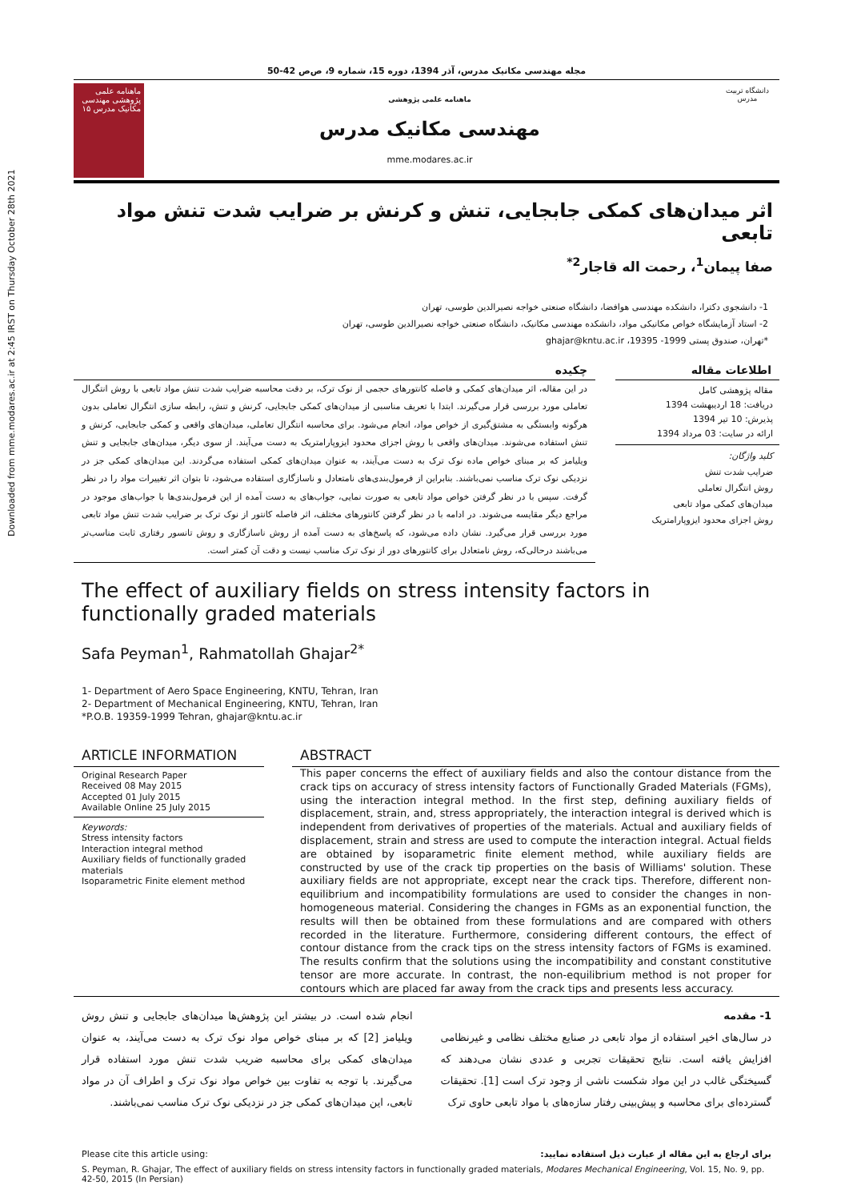Downloaded from mme.modares.ac.ir at 2:45 IRST on Thursday October 28th 2021
مجله مهندسی مکانیک مدرس، آذر 1394، دوره 15، شماره 9، ص‌ص 42-50
دانشگاه تربیت مدرس
ماهنامه علمی پژوهشی
مهندسی مکانیک مدرس
mme.modares.ac.ir
ماهنامه علمی پژوهشی مهندسی مکانیک مدرس ۱۵
اثر میدان‌های کمکی جابجایی، تنش و کرنش بر ضرایب شدت تنش مواد تابعی
صفا پیمان<sup>1</sup>، رحمت اله قاجار<sup>2*</sup>
1- دانشجوی دکترا، دانشکده مهندسی هوافضا، دانشگاه صنعتی خواجه نصیرالدین طوسی، تهران
2- استاد آزمایشگاه خواص مکانیکی مواد، دانشکده مهندسی مکانیک، دانشگاه صنعتی خواجه نصیرالدین طوسی، تهران
*تهران، صندوق پستی 1999- 19395، ghajar@kntu.ac.ir
اطلاعات مقاله
مقاله پژوهشی کامل
دریافت: 18 اردیبهشت 1394
پذیرش: 10 تیر 1394
ارائه در سایت: 03 مرداد 1394
کلید واژگان:
ضرایب شدت تنش
روش انتگرال تعاملی
میدان‌های کمکی مواد تابعی
روش اجزای محدود ایزوپارامتریک
چکیده
در این مقاله، اثر میدان‌های کمکی و فاصله کانتورهای حجمی از نوک ترک، بر دقت محاسبه ضرایب شدت تنش مواد تابعی با روش انتگرال تعاملی مورد بررسی قرار می‌گیرند. ابتدا با تعریف مناسبی از میدان‌های کمکی جابجایی، کرنش و تنش، رابطه سازی انتگرال تعاملی بدون هرگونه وابستگی به مشتق‌گیری از خواص مواد، انجام می‌شود. برای محاسبه انتگرال تعاملی، میدان‌های واقعی و کمکی جابجایی، کرنش و تنش استفاده می‌شوند. میدان‌های واقعی با روش اجزای محدود ایزوپارامتریک به دست می‌آیند. از سوی دیگر، میدان‌های جابجایی و تنش ویلیامز که بر مبنای خواص ماده نوک ترک به دست می‌آیند، به عنوان میدان‌های کمکی استفاده می‌گردند. این میدان‌های کمکی جز در نزدیکی نوک ترک مناسب نمی‌باشند. بنابراین از فرمول‌بندی‌های نامتعادل و ناسازگاری استفاده می‌شود، تا بتوان اثر تغییرات مواد را در نظر گرفت. سپس با در نظر گرفتن خواص مواد تابعی به صورت نمایی، جواب‌های به دست آمده از این فرمول‌بندی‌ها با جواب‌های موجود در مراجع دیگر مقایسه می‌شوند. در ادامه با در نظر گرفتن کانتورهای مختلف، اثر فاصله کانتور از نوک ترک بر ضرایب شدت تنش مواد تابعی مورد بررسی قرار می‌گیرد. نشان داده می‌شود، که پاسخ‌های به دست آمده از روش ناسازگاری و روش تانسور رفتاری ثابت مناسب‌تر می‌باشند درحالی‌که، روش نامتعادل برای کانتورهای دور از نوک ترک مناسب نیست و دقت آن کمتر است.
The effect of auxiliary fields on stress intensity factors in functionally graded materials
Safa Peyman<sup>1</sup>, Rahmatollah Ghajar<sup>2*</sup>
1- Department of Aero Space Engineering, KNTU, Tehran, Iran
2- Department of Mechanical Engineering, KNTU, Tehran, Iran
*P.O.B. 19359-1999 Tehran, ghajar@kntu.ac.ir
ARTICLE INFORMATION
Original Research Paper
Received 08 May 2015
Accepted 01 July 2015
Available Online 25 July 2015
Keywords:
Stress intensity factors
Interaction integral method
Auxiliary fields of functionally graded materials
Isoparametric Finite element method
ABSTRACT
This paper concerns the effect of auxiliary fields and also the contour distance from the crack tips on accuracy of stress intensity factors of Functionally Graded Materials (FGMs), using the interaction integral method. In the first step, defining auxiliary fields of displacement, strain, and, stress appropriately, the interaction integral is derived which is independent from derivatives of properties of the materials. Actual and auxiliary fields of displacement, strain and stress are used to compute the interaction integral. Actual fields are obtained by isoparametric finite element method, while auxiliary fields are constructed by use of the crack tip properties on the basis of Williams' solution. These auxiliary fields are not appropriate, except near the crack tips. Therefore, different non-equilibrium and incompatibility formulations are used to consider the changes in non-homogeneous material. Considering the changes in FGMs as an exponential function, the results will then be obtained from these formulations and are compared with others recorded in the literature. Furthermore, considering different contours, the effect of contour distance from the crack tips on the stress intensity factors of FGMs is examined. The results confirm that the solutions using the incompatibility and constant constitutive tensor are more accurate. In contrast, the non-equilibrium method is not proper for contours which are placed far away from the crack tips and presents less accuracy.
1- مقدمه
در سال‌های اخیر استفاده از مواد تابعی در صنایع مختلف نظامی و غیرنظامی افزایش یافته است. نتایج تحقیقات تجربی و عددی نشان می‌دهند که گسیختگی غالب در این مواد شکست ناشی از وجود ترک است [1]. تحقیقات گسترده‌ای برای محاسبه و پیش‌بینی رفتار سازه‌های با مواد تابعی حاوی ترک
انجام شده است. در بیشتر این پژوهش‌ها میدان‌های جابجایی و تنش روش ویلیامز [2] که بر مبنای خواص مواد نوک ترک به دست می‌آیند، به عنوان میدان‌های کمکی برای محاسبه ضریب شدت تنش مورد استفاده قرار می‌گیرند. با توجه به تفاوت بین خواص مواد نوک ترک و اطراف آن در مواد تابعی، این میدان‌های کمکی جز در نزدیکی نوک ترک مناسب نمی‌باشند.
Please cite this article using: برای ارجاع به این مقاله از عبارت ذیل استفاده نمایید:
S. Peyman, R. Ghajar, The effect of auxiliary fields on stress intensity factors in functionally graded materials, Modares Mechanical Engineering, Vol. 15, No. 9, pp. 42-50, 2015 (In Persian)